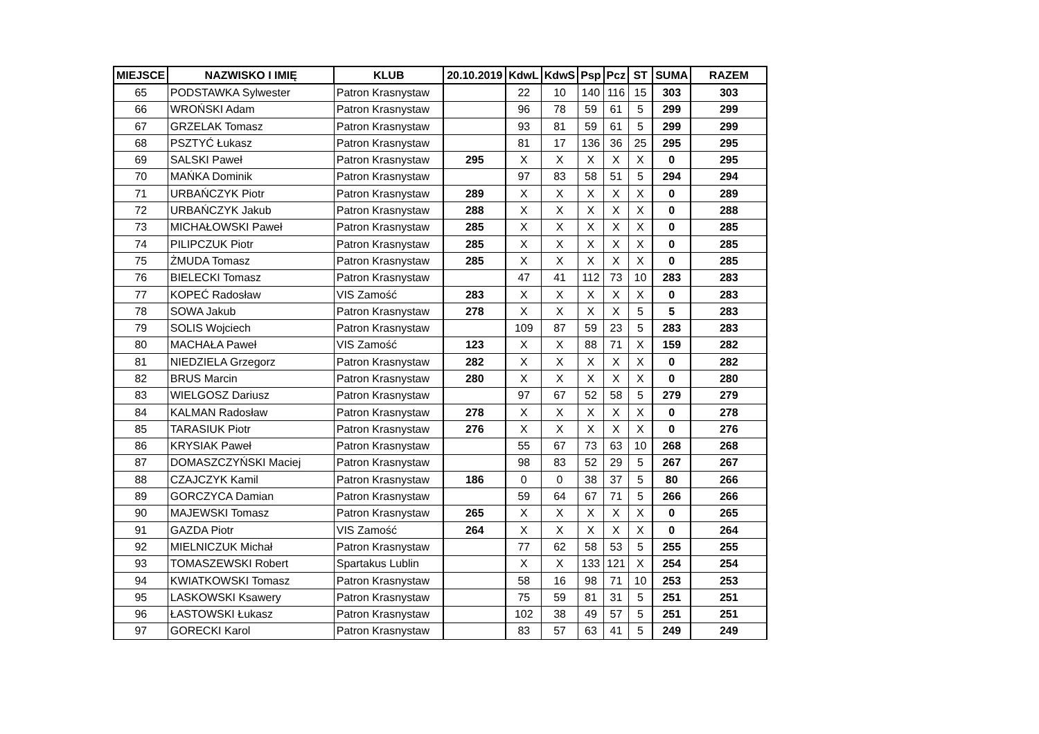| MIEJSCE | NAZWISKO I IMIĘ | KLUB | 20.10.2019 | KdwL | KdwS | Psp | Pcz | ST | SUMA | RAZEM |
| --- | --- | --- | --- | --- | --- | --- | --- | --- | --- | --- |
| 65 | PODSTAWKA Sylwester | Patron Krasnystaw | | 22 | 10 | 140 | 116 | 15 | 303 | 303 |
| 66 | WROŃSKI Adam | Patron Krasnystaw | | 96 | 78 | 59 | 61 | 5 | 299 | 299 |
| 67 | GRZELAK Tomasz | Patron Krasnystaw | | 93 | 81 | 59 | 61 | 5 | 299 | 299 |
| 68 | PSZTYĆ Łukasz | Patron Krasnystaw | | 81 | 17 | 136 | 36 | 25 | 295 | 295 |
| 69 | SALSKI Paweł | Patron Krasnystaw | 295 | X | X | X | X | X | 0 | 295 |
| 70 | MAŃKA Dominik | Patron Krasnystaw | | 97 | 83 | 58 | 51 | 5 | 294 | 294 |
| 71 | URBAŃCZYK Piotr | Patron Krasnystaw | 289 | X | X | X | X | X | 0 | 289 |
| 72 | URBAŃCZYK Jakub | Patron Krasnystaw | 288 | X | X | X | X | X | 0 | 288 |
| 73 | MICHAŁOWSKI Paweł | Patron Krasnystaw | 285 | X | X | X | X | X | 0 | 285 |
| 74 | PILIPCZUK Piotr | Patron Krasnystaw | 285 | X | X | X | X | X | 0 | 285 |
| 75 | ŻMUDA Tomasz | Patron Krasnystaw | 285 | X | X | X | X | X | 0 | 285 |
| 76 | BIELECKI Tomasz | Patron Krasnystaw | | 47 | 41 | 112 | 73 | 10 | 283 | 283 |
| 77 | KOPEĆ Radosław | VIS Zamość | 283 | X | X | X | X | X | 0 | 283 |
| 78 | SOWA Jakub | Patron Krasnystaw | 278 | X | X | X | X | 5 | 5 | 283 |
| 79 | SOLIS Wojciech | Patron Krasnystaw | | 109 | 87 | 59 | 23 | 5 | 283 | 283 |
| 80 | MACHAŁA Paweł | VIS Zamość | 123 | X | X | 88 | 71 | X | 159 | 282 |
| 81 | NIEDZIELA Grzegorz | Patron Krasnystaw | 282 | X | X | X | X | X | 0 | 282 |
| 82 | BRUS Marcin | Patron Krasnystaw | 280 | X | X | X | X | X | 0 | 280 |
| 83 | WIELGOSZ Dariusz | Patron Krasnystaw | | 97 | 67 | 52 | 58 | 5 | 279 | 279 |
| 84 | KALMAN Radosław | Patron Krasnystaw | 278 | X | X | X | X | X | 0 | 278 |
| 85 | TARASIUK Piotr | Patron Krasnystaw | 276 | X | X | X | X | X | 0 | 276 |
| 86 | KRYSIAK Paweł | Patron Krasnystaw | | 55 | 67 | 73 | 63 | 10 | 268 | 268 |
| 87 | DOMASZCZYŃSKI Maciej | Patron Krasnystaw | | 98 | 83 | 52 | 29 | 5 | 267 | 267 |
| 88 | CZAJCZYK Kamil | Patron Krasnystaw | 186 | 0 | 0 | 38 | 37 | 5 | 80 | 266 |
| 89 | GORCZYCA Damian | Patron Krasnystaw | | 59 | 64 | 67 | 71 | 5 | 266 | 266 |
| 90 | MAJEWSKI Tomasz | Patron Krasnystaw | 265 | X | X | X | X | X | 0 | 265 |
| 91 | GAZDA Piotr | VIS Zamość | 264 | X | X | X | X | X | 0 | 264 |
| 92 | MIELNICZUK Michał | Patron Krasnystaw | | 77 | 62 | 58 | 53 | 5 | 255 | 255 |
| 93 | TOMASZEWSKI Robert | Spartakus Lublin | | X | X | 133 | 121 | X | 254 | 254 |
| 94 | KWIATKOWSKI Tomasz | Patron Krasnystaw | | 58 | 16 | 98 | 71 | 10 | 253 | 253 |
| 95 | LASKOWSKI Ksawery | Patron Krasnystaw | | 75 | 59 | 81 | 31 | 5 | 251 | 251 |
| 96 | ŁASTOWSKI Łukasz | Patron Krasnystaw | | 102 | 38 | 49 | 57 | 5 | 251 | 251 |
| 97 | GORECKI Karol | Patron Krasnystaw | | 83 | 57 | 63 | 41 | 5 | 249 | 249 |